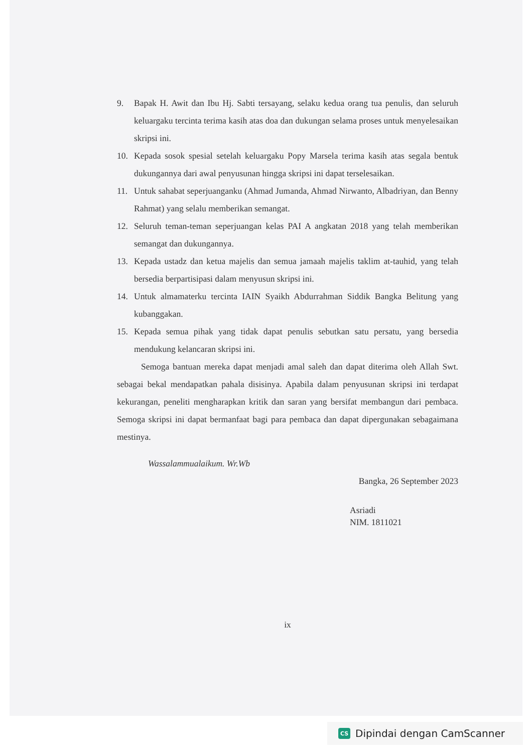9. Bapak H. Awit dan Ibu Hj. Sabti tersayang, selaku kedua orang tua penulis, dan seluruh keluargaku tercinta terima kasih atas doa dan dukungan selama proses untuk menyelesaikan skripsi ini.
10. Kepada sosok spesial setelah keluargaku Popy Marsela terima kasih atas segala bentuk dukungannya dari awal penyusunan hingga skripsi ini dapat terselesaikan.
11. Untuk sahabat seperjuanganku (Ahmad Jumanda, Ahmad Nirwanto, Albadriyan, dan Benny Rahmat) yang selalu memberikan semangat.
12. Seluruh teman-teman seperjuangan kelas PAI A angkatan 2018 yang telah memberikan semangat dan dukungannya.
13. Kepada ustadz dan ketua majelis dan semua jamaah majelis taklim at-tauhid, yang telah bersedia berpartisipasi dalam menyusun skripsi ini.
14. Untuk almamaterku tercinta IAIN Syaikh Abdurrahman Siddik Bangka Belitung yang kubanggakan.
15. Kepada semua pihak yang tidak dapat penulis sebutkan satu persatu, yang bersedia mendukung kelancaran skripsi ini.
Semoga bantuan mereka dapat menjadi amal saleh dan dapat diterima oleh Allah Swt. sebagai bekal mendapatkan pahala disisinya. Apabila dalam penyusunan skripsi ini terdapat kekurangan, peneliti mengharapkan kritik dan saran yang bersifat membangun dari pembaca. Semoga skripsi ini dapat bermanfaat bagi para pembaca dan dapat dipergunakan sebagaimana mestinya.
Wassalammualaikum. Wr.Wb
Bangka, 26 September 2023
Asriadi
NIM. 1811021
ix
CS Dipindai dengan CamScanner